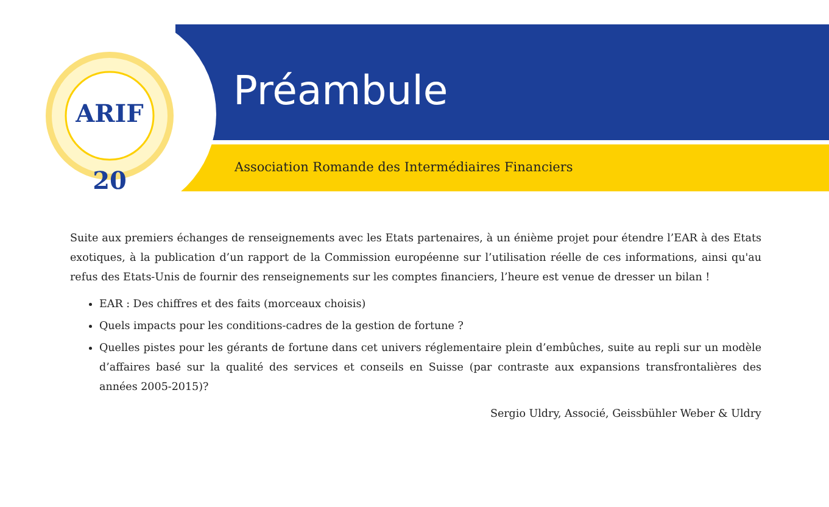ARIF
20
Préambule
Association Romande des Intermédiaires Financiers
Suite aux premiers échanges de renseignements avec les Etats partenaires, à un énième projet pour étendre l’EAR à des Etats exotiques, à la publication d’un rapport de la Commission européenne sur l’utilisation réelle de ces informations, ainsi qu'au refus des Etats-Unis de fournir des renseignements sur les comptes financiers, l’heure est venue de dresser un bilan !
EAR : Des chiffres et des faits (morceaux choisis)
Quels impacts pour les conditions-cadres de la gestion de fortune ?
Quelles pistes pour les gérants de fortune dans cet univers réglementaire plein d’embûches, suite au repli sur un modèle d’affaires basé sur la qualité des services et conseils en Suisse (par contraste aux expansions transfrontalières des années 2005-2015)?
Sergio Uldry, Associé, Geissbühler Weber & Uldry